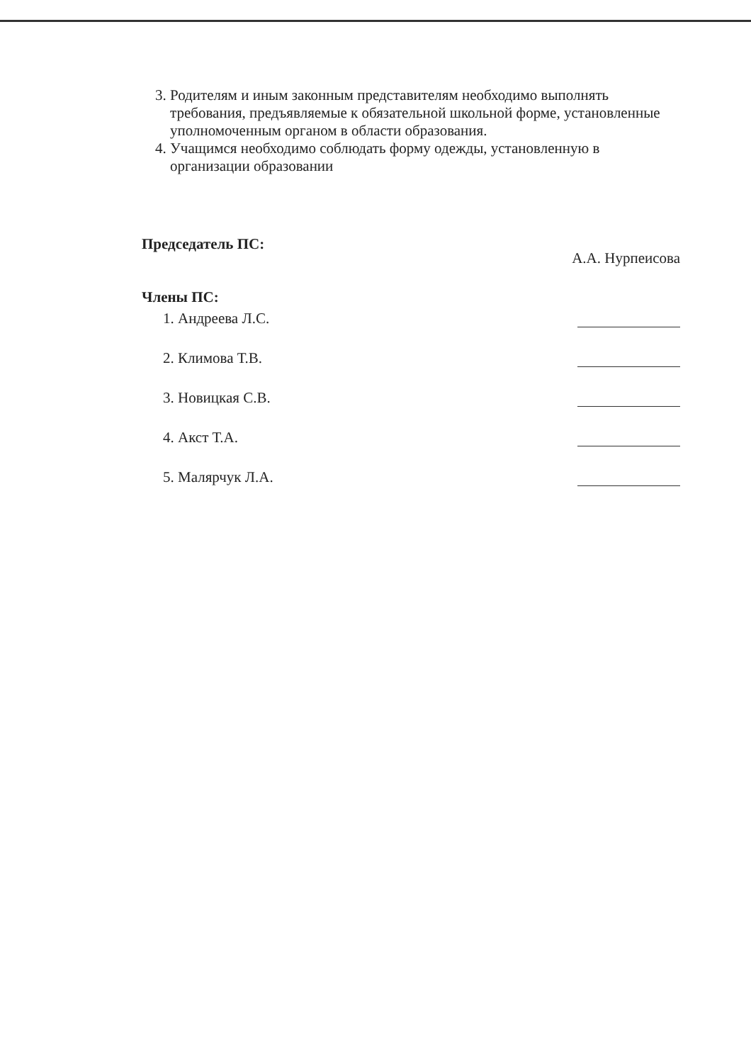3. Родителям и иным законным представителям необходимо выполнять требования, предъявляемые к обязательной школьной форме, установленные уполномоченным органом в области образования.
4. Учащимся необходимо соблюдать форму одежды, установленную в организации образовании
Председатель ПС: А.А. Нурпеисова
Члены ПС:
1. Андреева Л.С.
2. Климова Т.В.
3. Новицкая С.В.
4. Акст Т.А.
5. Малярчук Л.А.